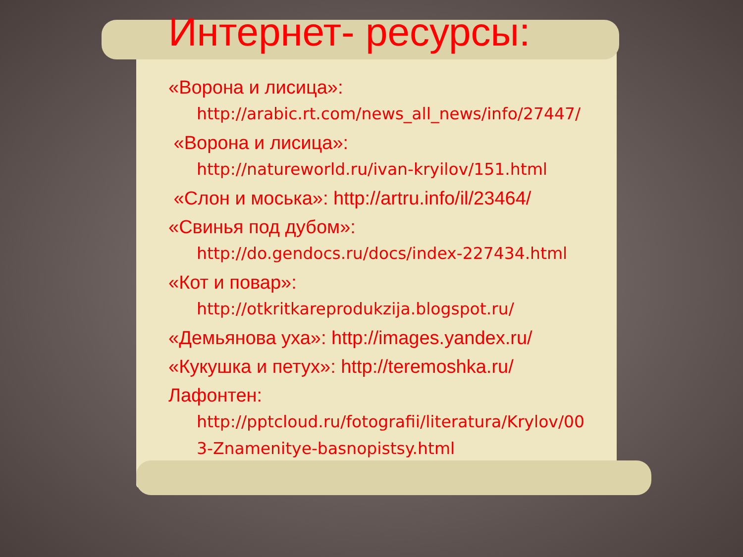Интернет- ресурсы:
«Ворона и лисица»:
http://arabic.rt.com/news_all_news/info/27447/
«Ворона и лисица»:
http://natureworld.ru/ivan-kryilov/151.html
«Слон и моська»: http://artru.info/il/23464/
«Свинья под дубом»:
http://do.gendocs.ru/docs/index-227434.html
«Кот и повар»:
http://otkritkareprodukzija.blogspot.ru/
«Демьянова уха»: http://images.yandex.ru/
«Кукушка и петух»: http://teremoshka.ru/
Лафонтен:
http://pptcloud.ru/fotografii/literatura/Krylov/00
3-Znamenitye-basnopistsy.html